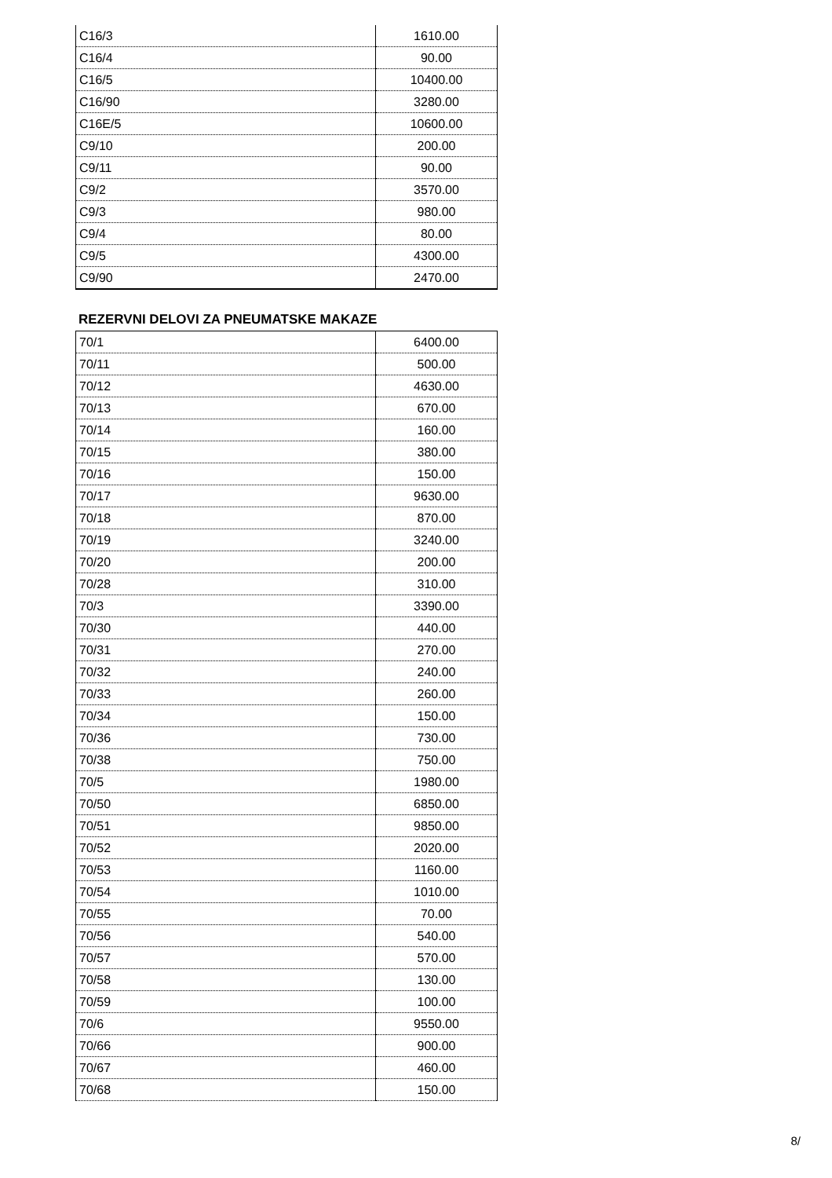| C16/3 | 1610.00 |
| C16/4 | 90.00 |
| C16/5 | 10400.00 |
| C16/90 | 3280.00 |
| C16E/5 | 10600.00 |
| C9/10 | 200.00 |
| C9/11 | 90.00 |
| C9/2 | 3570.00 |
| C9/3 | 980.00 |
| C9/4 | 80.00 |
| C9/5 | 4300.00 |
| C9/90 | 2470.00 |
REZERVNI DELOVI ZA PNEUMATSKE MAKAZE
| 70/1 | 6400.00 |
| 70/11 | 500.00 |
| 70/12 | 4630.00 |
| 70/13 | 670.00 |
| 70/14 | 160.00 |
| 70/15 | 380.00 |
| 70/16 | 150.00 |
| 70/17 | 9630.00 |
| 70/18 | 870.00 |
| 70/19 | 3240.00 |
| 70/20 | 200.00 |
| 70/28 | 310.00 |
| 70/3 | 3390.00 |
| 70/30 | 440.00 |
| 70/31 | 270.00 |
| 70/32 | 240.00 |
| 70/33 | 260.00 |
| 70/34 | 150.00 |
| 70/36 | 730.00 |
| 70/38 | 750.00 |
| 70/5 | 1980.00 |
| 70/50 | 6850.00 |
| 70/51 | 9850.00 |
| 70/52 | 2020.00 |
| 70/53 | 1160.00 |
| 70/54 | 1010.00 |
| 70/55 | 70.00 |
| 70/56 | 540.00 |
| 70/57 | 570.00 |
| 70/58 | 130.00 |
| 70/59 | 100.00 |
| 70/6 | 9550.00 |
| 70/66 | 900.00 |
| 70/67 | 460.00 |
| 70/68 | 150.00 |
8/